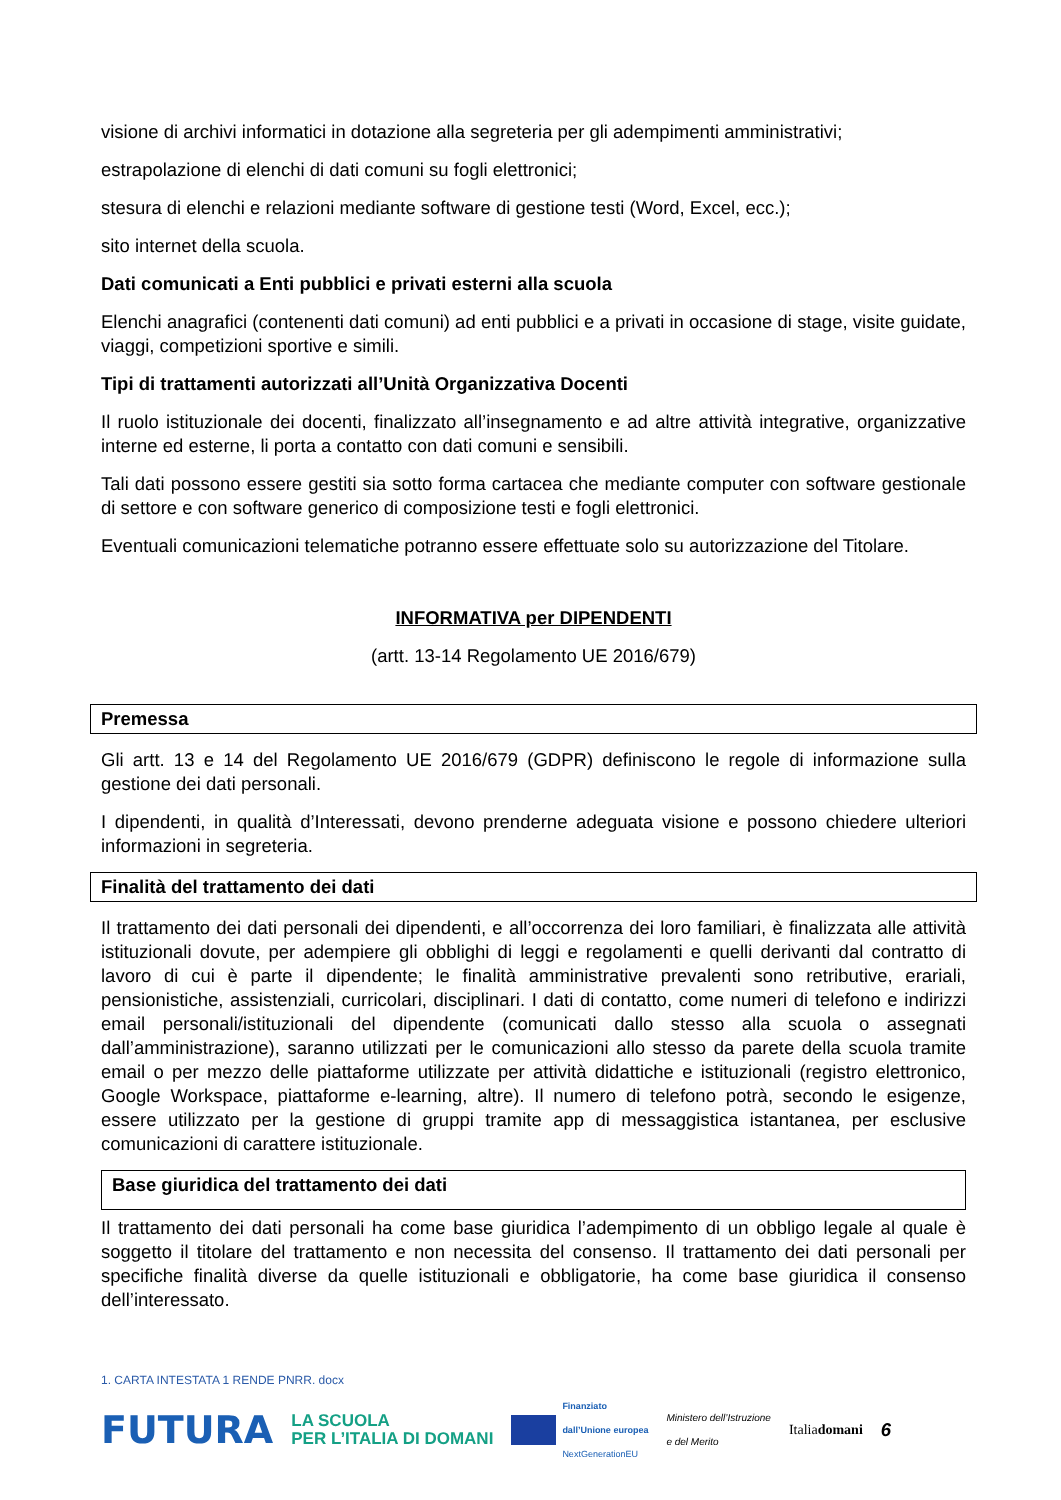visione di archivi informatici in dotazione alla segreteria per gli adempimenti amministrativi;
estrapolazione di elenchi di dati comuni su fogli elettronici;
stesura di elenchi e relazioni mediante software di gestione testi (Word, Excel, ecc.);
sito internet della scuola.
Dati comunicati a Enti pubblici e privati esterni alla scuola
Elenchi anagrafici (contenenti dati comuni) ad enti pubblici e a privati in occasione di stage, visite guidate, viaggi, competizioni sportive e simili.
Tipi di trattamenti autorizzati all’Unità Organizzativa Docenti
Il ruolo istituzionale dei docenti, finalizzato all’insegnamento e ad altre attività integrative, organizzative interne ed esterne, li porta a contatto con dati comuni e sensibili.
Tali dati possono essere gestiti sia sotto forma cartacea che mediante computer con software gestionale di settore e con software generico di composizione testi e fogli elettronici.
Eventuali comunicazioni telematiche potranno essere effettuate solo su autorizzazione del Titolare.
INFORMATIVA per DIPENDENTI
(artt. 13-14 Regolamento UE 2016/679)
Premessa
Gli artt. 13 e 14 del Regolamento UE 2016/679 (GDPR) definiscono le regole di informazione sulla gestione dei dati personali.
I dipendenti, in qualità d’Interessati, devono prenderne adeguata visione e possono chiedere ulteriori informazioni in segreteria.
Finalità del trattamento dei dati
Il trattamento dei dati personali dei dipendenti, e all’occorrenza dei loro familiari, è finalizzata alle attività istituzionali dovute, per adempiere gli obblighi di leggi e regolamenti e quelli derivanti dal contratto di lavoro di cui è parte il dipendente; le finalità amministrative prevalenti sono retributive, erariali, pensionistiche, assistenziali, curricolari, disciplinari. I dati di contatto, come numeri di telefono e indirizzi email personali/istituzionali del dipendente (comunicati dallo stesso alla scuola o assegnati dall’amministrazione), saranno utilizzati per le comunicazioni allo stesso da parete della scuola tramite email o per mezzo delle piattaforme utilizzate per attività didattiche e istituzionali (registro elettronico, Google Workspace, piattaforme e-learning, altre). Il numero di telefono potrà, secondo le esigenze, essere utilizzato per la gestione di gruppi tramite app di messaggistica istantanea, per esclusive comunicazioni di carattere istituzionale.
Base giuridica del trattamento dei dati
Il trattamento dei dati personali ha come base giuridica l’adempimento di un obbligo legale al quale è soggetto il titolare del trattamento e non necessita del consenso. Il trattamento dei dati personali per specifiche finalità diverse da quelle istituzionali e obbligatorie, ha come base giuridica il consenso dell’interessato.
1. CARTA INTESTATA 1 RENDE PNRR. docx
FUTURA LA SCUOLA
PER L’ITALIA DI DOMANI Finanziato
dall’Unione europea
NextGenerationEU Ministero dell’Istruzione
e del Merito Italiadomani 6